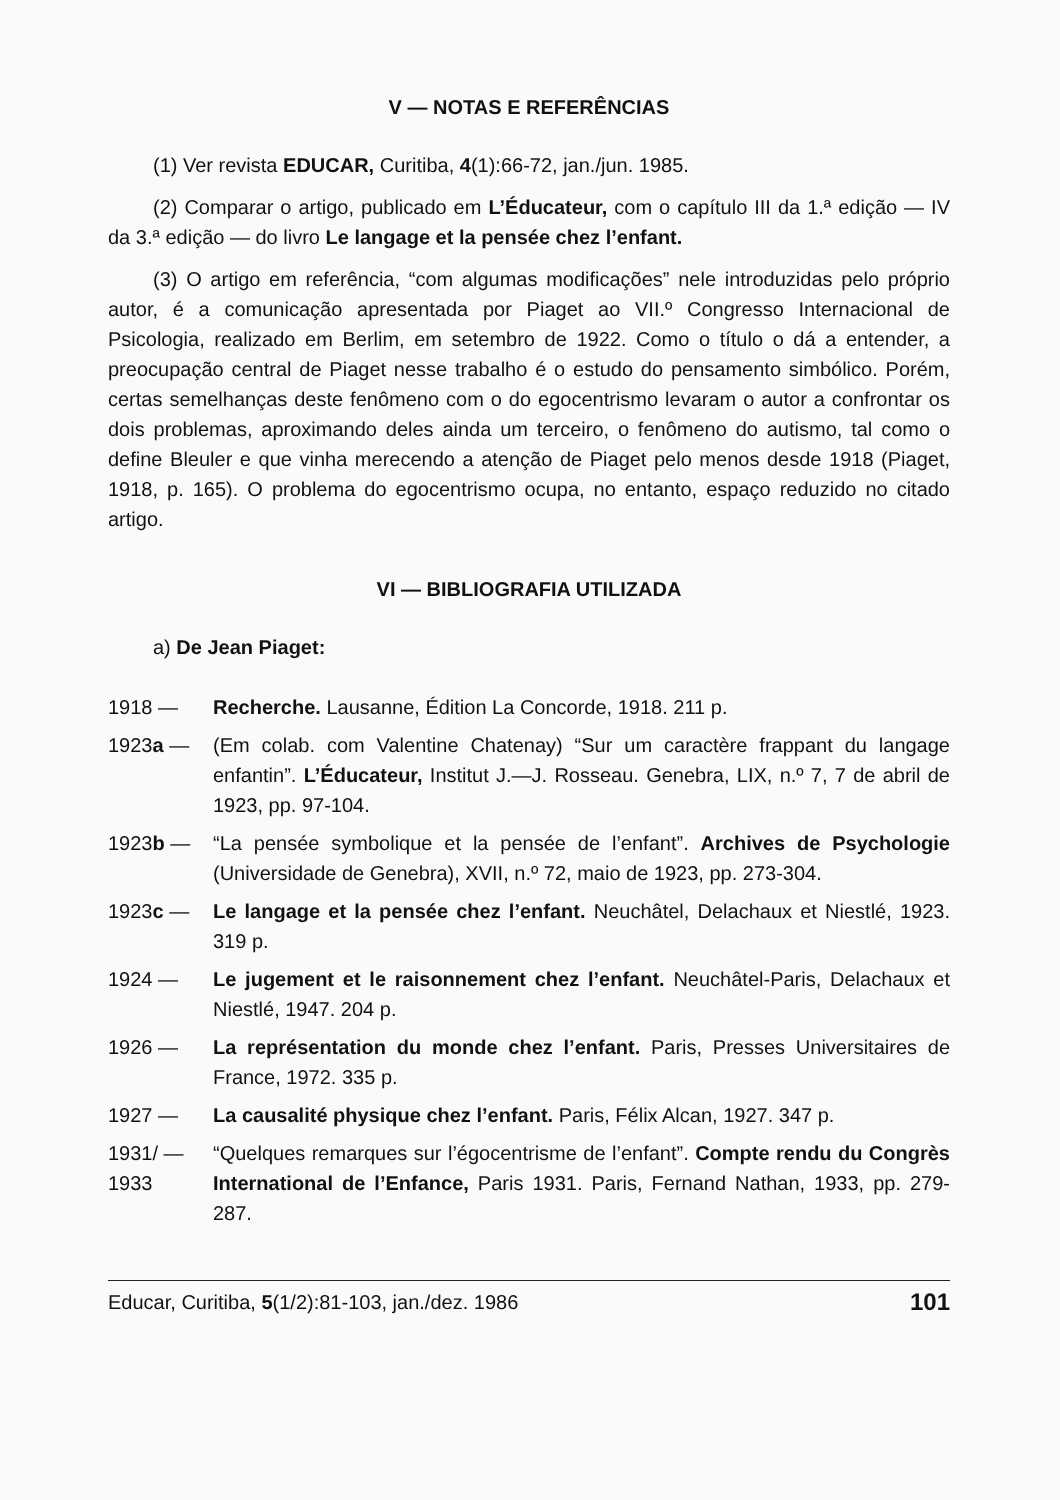V — NOTAS E REFERÊNCIAS
(1) Ver revista EDUCAR, Curitiba, 4(1):66-72, jan./jun. 1985.
(2) Comparar o artigo, publicado em L’Éducateur, com o capítulo III da 1.ª edição — IV da 3.ª edição — do livro Le langage et la pensée chez l’enfant.
(3) O artigo em referência, “com algumas modificações” nele introduzidas pelo próprio autor, é a comunicação apresentada por Piaget ao VII.º Congresso Internacional de Psicologia, realizado em Berlim, em setembro de 1922. Como o título o dá a entender, a preocupação central de Piaget nesse trabalho é o estudo do pensamento simbólico. Porém, certas semelhanças deste fenômeno com o do egocentrismo levaram o autor a confrontar os dois problemas, aproximando deles ainda um terceiro, o fenômeno do autismo, tal como o define Bleuler e que vinha merecendo a atenção de Piaget pelo menos desde 1918 (Piaget, 1918, p. 165). O problema do egocentrismo ocupa, no entanto, espaço reduzido no citado artigo.
VI — BIBLIOGRAFIA UTILIZADA
a) De Jean Piaget:
1918 — Recherche. Lausanne, Édition La Concorde, 1918. 211 p.
1923a — (Em colab. com Valentine Chatenay) “Sur um caractère frappant du langage enfantin”. L’Éducateur, Institut J.—J. Rosseau. Genebra, LIX, n.º 7, 7 de abril de 1923, pp. 97-104.
1923b — “La pensée symbolique et la pensée de l’enfant”. Archives de Psychologie (Universidade de Genebra), XVII, n.º 72, maio de 1923, pp. 273-304.
1923c — Le langage et la pensée chez l’enfant. Neuchâtel, Delachaux et Niestlé, 1923. 319 p.
1924 — Le jugement et le raisonnement chez l’enfant. Neuchâtel-Paris, Delachaux et Niestlé, 1947. 204 p.
1926 — La représentation du monde chez l’enfant. Paris, Presses Universitaires de France, 1972. 335 p.
1927 — La causalité physique chez l’enfant. Paris, Félix Alcan, 1927. 347 p.
1931/ —
1933
“Quelques remarques sur l’égocentrisme de l’enfant”. Compte rendu du Congrès International de l’Enfance, Paris 1931. Paris, Fernand Nathan, 1933, pp. 279-287.
Educar, Curitiba, 5(1/2):81-103, jan./dez. 1986 101